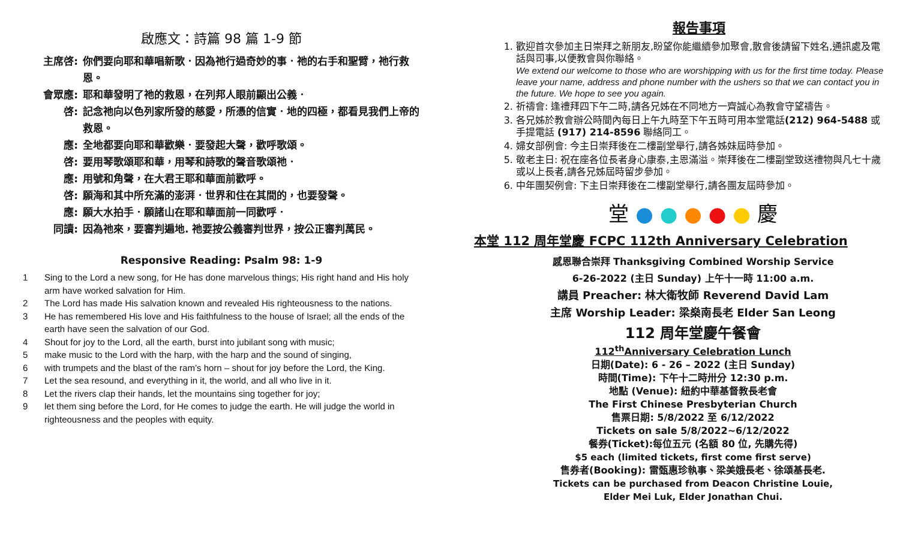啟應文：詩篇 98 篇 1-9 節
主席啓: 你們要向耶和華唱新歌．因為祂行過奇妙的事．祂的右手和聖臂，祂行救恩。
會眾應: 耶和華發明了祂的救恩，在列邦人眼前顯出公義．
啓: 記念祂向以色列家所發的慈愛，所憑的信實．地的四極，都看見我們上帝的救恩。
應: 全地都要向耶和華歡樂．要發起大聲，歡呼歌頌。
啓: 要用琴歌頌耶和華，用琴和詩歌的聲音歌頌祂．
應: 用號和角聲，在大君王耶和華面前歡呼。
啓: 願海和其中所充滿的澎湃．世界和住在其間的，也要發聲。
應: 願大水拍手．願諸山在耶和華面前一同歡呼．
同讀: 因為祂來，要審判遍地. 祂要按公義審判世界，按公正審判萬民。
Responsive Reading: Psalm 98: 1-9
1 Sing to the Lord a new song, for He has done marvelous things; His right hand and His holy arm have worked salvation for Him.
2 The Lord has made His salvation known and revealed His righteousness to the nations.
3 He has remembered His love and His faithfulness to the house of Israel; all the ends of the earth have seen the salvation of our God.
4 Shout for joy to the Lord, all the earth, burst into jubilant song with music;
5 make music to the Lord with the harp, with the harp and the sound of singing,
6 with trumpets and the blast of the ram’s horn – shout for joy before the Lord, the King.
7 Let the sea resound, and everything in it, the world, and all who live in it.
8 Let the rivers clap their hands, let the mountains sing together for joy;
9 let them sing before the Lord, for He comes to judge the earth. He will judge the world in righteousness and the peoples with equity.
報告事項
1. 歡迎首次參加主日崇拜之新朋友,盼望你能繼續參加聚會,散會後請留下姓名,通訊處及電話與司事,以便教會與你聯絡。
We extend our welcome to those who are worshipping with us for the first time today. Please leave your name, address and phone number with the ushers so that we can contact you in the future. We hope to see you again.
2. 祈禱會: 逢禮拜四下午二時,請各兄姊在不同地方一齊誠心為教會守望禱告。
3. 各兄姊於教會辦公時間內每日上午九時至下午五時可用本堂電話(212) 964-5488 或手提電話 (917) 214-8596 聯絡同工。
4. 婦女部例會: 今主日崇拜後在二樓副堂舉行,請各姊妹屆時參加。
5. 敬老主日: 祝在座各位長者身心康泰,主恩滿溢。崇拜後在二樓副堂致送禮物與凡七十歲或以上長者,請各兄姊屆時留步參加。
6. 中年團契例會: 下主日崇拜後在二樓副堂舉行,請各團友屆時參加。
堂 ● ● ● ● ● 慶
本堂 112 周年堂慶 FCPC 112th Anniversary Celebration
感恩聯合崇拜 Thanksgiving Combined Worship Service
6-26-2022 (主日 Sunday) 上午十一時 11:00 a.m.
講員 Preacher: 林大衛牧師 Reverend David Lam
主席 Worship Leader: 梁燊南長老 Elder San Leong
112 周年堂慶午餐會
112<sup>th</sup>Anniversary Celebration Lunch
日期(Date): 6 - 26 – 2022 (主日 Sunday)
時間(Time): 下午十二時卅分 12:30 p.m.
地點 (Venue): 紐約中華基督教長老會
The First Chinese Presbyterian Church
售票日期: 5/8/2022 至 6/12/2022
Tickets on sale 5/8/2022~6/12/2022
餐券(Ticket):每位五元 (名額 80 位, 先購先得)
$5 each (limited tickets, first come first serve)
售券者(Booking): 雷甄惠珍執事、梁美娥長老、徐頌基長老.
Tickets can be purchased from Deacon Christine Louie,
Elder Mei Luk, Elder Jonathan Chui.